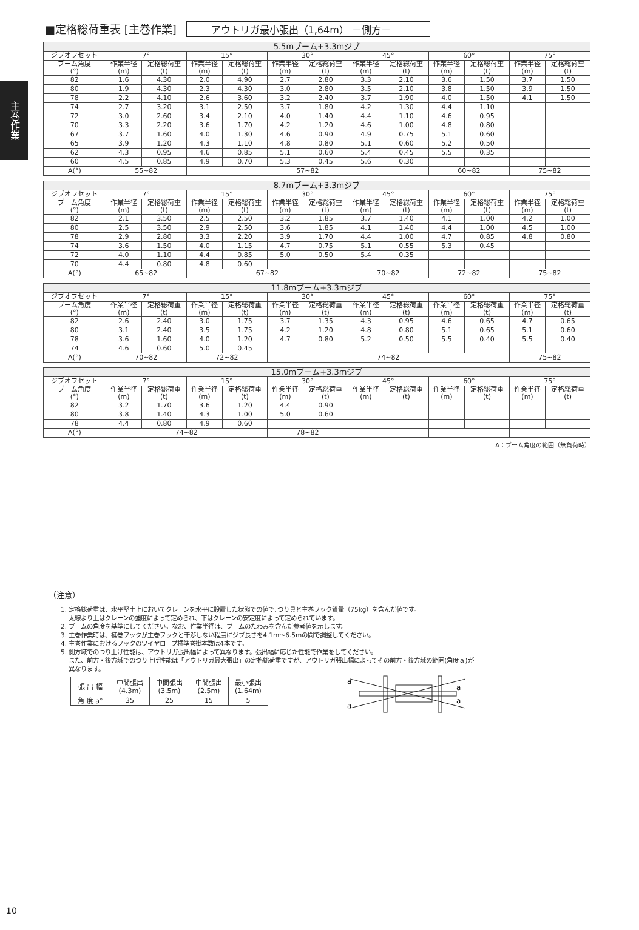主巻作業
■定格総荷重表 [主巻作業] アウトリガ最小張出（1,64m） －側方－
| 5.5mブーム+3.3mジブ | | | | | | | | | | | | |
| --- | --- | --- | --- | --- | --- | --- | --- | --- | --- | --- | --- | --- |
| ジブオフセット | 7° | | 15° | | 30° | | 45° | | 60° | | 75° | |
| ブーム角度 (°) | 作業半径 (m) | 定格総荷重 (t) | 作業半径 (m) | 定格総荷重 (t) | 作業半径 (m) | 定格総荷重 (t) | 作業半径 (m) | 定格総荷重 (t) | 作業半径 (m) | 定格総荷重 (t) | 作業半径 (m) | 定格総荷重 (t) |
| 82 | 1.6 | 4.30 | 2.0 | 4.90 | 2.7 | 2.80 | 3.3 | 2.10 | 3.6 | 1.50 | 3.7 | 1.50 |
| 80 | 1.9 | 4.30 | 2.3 | 4.30 | 3.0 | 2.80 | 3.5 | 2.10 | 3.8 | 1.50 | 3.9 | 1.50 |
| 78 | 2.2 | 4.10 | 2.6 | 3.60 | 3.2 | 2.40 | 3.7 | 1.90 | 4.0 | 1.50 | 4.1 | 1.50 |
| 74 | 2.7 | 3.20 | 3.1 | 2.50 | 3.7 | 1.80 | 4.2 | 1.30 | 4.4 | 1.10 | | |
| 72 | 3.0 | 2.60 | 3.4 | 2.10 | 4.0 | 1.40 | 4.4 | 1.10 | 4.6 | 0.95 | | |
| 70 | 3.3 | 2.20 | 3.6 | 1.70 | 4.2 | 1.20 | 4.6 | 1.00 | 4.8 | 0.80 | | |
| 67 | 3.7 | 1.60 | 4.0 | 1.30 | 4.6 | 0.90 | 4.9 | 0.75 | 5.1 | 0.60 | | |
| 65 | 3.9 | 1.20 | 4.3 | 1.10 | 4.8 | 0.80 | 5.1 | 0.60 | 5.2 | 0.50 | | |
| 62 | 4.3 | 0.95 | 4.6 | 0.85 | 5.1 | 0.60 | 5.4 | 0.45 | 5.5 | 0.35 | | |
| 60 | 4.5 | 0.85 | 4.9 | 0.70 | 5.3 | 0.45 | 5.6 | 0.30 | | | | |
| A(°) | 55~82 | | 57~82 | | | | | | 60~82 | | 75~82 | |
| 8.7mブーム+3.3mジブ | | | | | | | | | | | | |
| --- | --- | --- | --- | --- | --- | --- | --- | --- | --- | --- | --- | --- |
| ジブオフセット | 7° | | 15° | | 30° | | 45° | | 60° | | 75° | |
| ブーム角度 (°) | 作業半径 (m) | 定格総荷重 (t) | 作業半径 (m) | 定格総荷重 (t) | 作業半径 (m) | 定格総荷重 (t) | 作業半径 (m) | 定格総荷重 (t) | 作業半径 (m) | 定格総荷重 (t) | 作業半径 (m) | 定格総荷重 (t) |
| 82 | 2.1 | 3.50 | 2.5 | 2.50 | 3.2 | 1.85 | 3.7 | 1.40 | 4.1 | 1.00 | 4.2 | 1.00 |
| 80 | 2.5 | 3.50 | 2.9 | 2.50 | 3.6 | 1.85 | 4.1 | 1.40 | 4.4 | 1.00 | 4.5 | 1.00 |
| 78 | 2.9 | 2.80 | 3.3 | 2.20 | 3.9 | 1.70 | 4.4 | 1.00 | 4.7 | 0.85 | 4.8 | 0.80 |
| 74 | 3.6 | 1.50 | 4.0 | 1.15 | 4.7 | 0.75 | 5.1 | 0.55 | 5.3 | 0.45 | | |
| 72 | 4.0 | 1.10 | 4.4 | 0.85 | 5.0 | 0.50 | 5.4 | 0.35 | | | | |
| 70 | 4.4 | 0.80 | 4.8 | 0.60 | | | | | | | | |
| A(°) | 65~82 | | 67~82 | | | | 70~82 | | 72~82 | | 75~82 | |
| 11.8mブーム+3.3mジブ | | | | | | | | | | | | |
| --- | --- | --- | --- | --- | --- | --- | --- | --- | --- | --- | --- | --- |
| ジブオフセット | 7° | | 15° | | 30° | | 45° | | 60° | | 75° | |
| ブーム角度 (°) | 作業半径 (m) | 定格総荷重 (t) | 作業半径 (m) | 定格総荷重 (t) | 作業半径 (m) | 定格総荷重 (t) | 作業半径 (m) | 定格総荷重 (t) | 作業半径 (m) | 定格総荷重 (t) | 作業半径 (m) | 定格総荷重 (t) |
| 82 | 2.6 | 2.40 | 3.0 | 1.75 | 3.7 | 1.35 | 4.3 | 0.95 | 4.6 | 0.65 | 4.7 | 0.65 |
| 80 | 3.1 | 2.40 | 3.5 | 1.75 | 4.2 | 1.20 | 4.8 | 0.80 | 5.1 | 0.65 | 5.1 | 0.60 |
| 78 | 3.6 | 1.60 | 4.0 | 1.20 | 4.7 | 0.80 | 5.2 | 0.50 | 5.5 | 0.40 | 5.5 | 0.40 |
| 74 | 4.6 | 0.60 | 5.0 | 0.45 | | | | | | | | |
| A(°) | 70~82 | | 72~82 | | 74~82 | | | | | | 75~82 | |
| 15.0mブーム+3.3mジブ | | | | | | | | | | | | |
| --- | --- | --- | --- | --- | --- | --- | --- | --- | --- | --- | --- | --- |
| ジブオフセット | 7° | | 15° | | 30° | | 45° | | 60° | | 75° | |
| ブーム角度 (°) | 作業半径 (m) | 定格総荷重 (t) | 作業半径 (m) | 定格総荷重 (t) | 作業半径 (m) | 定格総荷重 (t) | 作業半径 (m) | 定格総荷重 (t) | 作業半径 (m) | 定格総荷重 (t) | 作業半径 (m) | 定格総荷重 (t) |
| 82 | 3.2 | 1.70 | 3.6 | 1.20 | 4.4 | 0.90 | | | | | | |
| 80 | 3.8 | 1.40 | 4.3 | 1.00 | 5.0 | 0.60 | | | | | | |
| 78 | 4.4 | 0.80 | 4.9 | 0.60 | | | | | | | | |
| A(°) | 74~82 | | | | 78~82 | | | | | | | |
A：ブーム角度の範囲（無負荷時）
（注意）
1. 定格総荷重は、水平堅土上においてクレーンを水平に設置した状態での値で､つり具と主巻フック質量（75kg）を含んだ値です。
太線より上はクレーンの強度によって定められ、下はクレーンの安定度によって定められています。
2. ブームの角度を基準にしてください。なお、作業半径は、ブームのたわみを含んだ参考値を示します。
3. 主巻作業時は、補巻フックが主巻フックと干渉しない程度にジブ長さを4.1m～6.5mの間で調整してください。
4. 主巻作業におけるフックのワイヤロープ標準巻掛本数は4本です。
5. 側方域でのつり上げ性能は、アウトリガ張出幅によって異なります。張出幅に応じた性能で作業をしてください。
また、前方・後方域でのつり上げ性能は「アウトリガ最大張出」の定格総荷重ですが、アウトリガ張出幅によってその前方・後方域の範囲(角度ａ)が
異なります。
| 張 出 幅 | 中間張出 (4.3m) | 中間張出 (3.5m) | 中間張出 (2.5m) | 最小張出 (1.64m) |
| 角 度 a° | 35 | 25 | 15 | 5 |
a
a
a
a
10